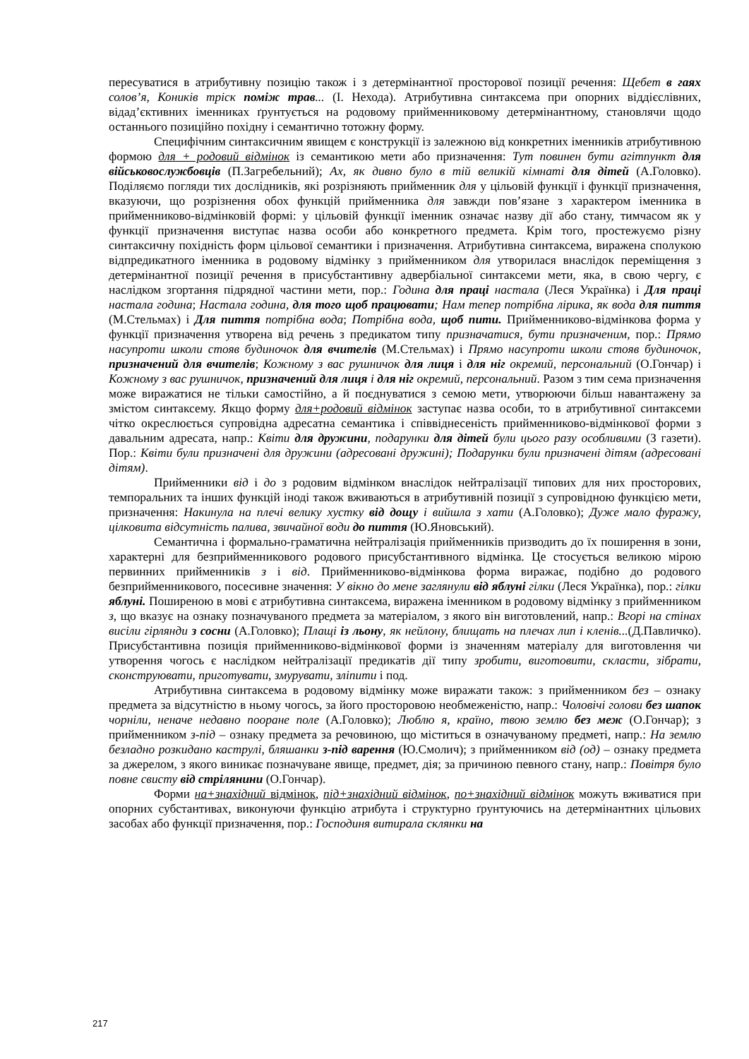пересуватися в атрибутивну позицію також і з детермінантної просторової позиції речення: Щебет в гаях солов’я, Коників тріск поміж трав... (І. Нехода). Атрибутивна синтаксема при опорних віддієслівних, відад’єктивних іменниках ґрунтується на родовому прийменниковому детермінантному, становлячи щодо останнього позиційно похідну і семантично тотожну форму.
Специфічним синтаксичним явищем є конструкції із залежною від конкретних іменників атрибутивною формою для + родовий відмінок із семантикою мети або призначення: Тут повинен бути агітпункт для військовослужбовців (П.Загребельний); Ах, як дивно було в тій великій кімнаті для дітей (А.Головко). Поділяємо погляди тих дослідників, які розрізняють прийменник для у цільовій функції і функції призначення, вказуючи, що розрізнення обох функцій прийменника для завжди пов’язане з характером іменника в прийменниково-відмінковій формі: у цільовій функції іменник означає назву дії або стану, тимчасом як у функції призначення виступає назва особи або конкретного предмета. Крім того, простежуємо різну синтаксичну похідність форм цільової семантики і призначення. Атрибутивна синтаксема, виражена сполукою відпредикатного іменника в родовому відмінку з прийменником для утворилася внаслідок переміщення з детермінантної позиції речення в присубстантивну адвербіальної синтаксеми мети, яка, в свою чергу, є наслідком згортання підрядної частини мети, пор.: Година для праці настала (Леся Українка) і Для праці настала година; Настала година, для того щоб працювати; Нам тепер потрібна лірика, як вода для пиття (М.Стельмах) і Для пиття потрібна вода; Потрібна вода, щоб пити. Прийменниково-відмінкова форма у функції призначення утворена від речень з предикатом типу призначатися, бути призначеним, пор.: Прямо насупроти школи стояв будиночок для вчителів (М.Стельмах) і Прямо насупроти школи стояв будиночок, призначений для вчителів; Кожному з вас рушничок для лиця і для ніг окремий, персональний (О.Гончар) і Кожному з вас рушничок, призначений для лиця і для ніг окремий, персональний. Разом з тим сема призначення може виражатися не тільки самостійно, а й поєднуватися з семою мети, утворюючи більш навантажену за змістом синтаксему. Якщо форму для+родовий відмінок заступає назва особи, то в атрибутивної синтаксеми чітко окреслюється супровідна адресатна семантика і співвіднесеність прийменниково-відмінкової форми з давальним адресата, напр.: Квіти для дружини, подарунки для дітей були цього разу особливими (З газети). Пор.: Квіти були призначені для дружини (адресовані дружині); Подарунки були призначені дітям (адресовані дітям).
Прийменники від і до з родовим відмінком внаслідок нейтралізації типових для них просторових, темпоральних та інших функцій іноді також вживаються в атрибутивній позиції з супровідною функцією мети, призначення: Накинула на плечі велику хустку від дощу і вийшла з хати (А.Головко); Дуже мало фуражу, цілковита відсутність палива, звичайної води до пиття (Ю.Яновський).
Семантична і формально-граматична нейтралізація прийменників призводить до їх поширення в зони, характерні для безприйменникового родового присубстантивного відмінка. Це стосується великою мірою первинних прийменників з і від. Прийменниково-відмінкова форма виражає, подібно до родового безприйменникового, посесивне значення: У вікно до мене заглянули від яблуні гілки (Леся Українка), пор.: гілки яблуні. Поширеною в мові є атрибутивна синтаксема, виражена іменником в родовому відмінку з прийменником з, що вказує на ознаку позначуваного предмета за матеріалом, з якого він виготовлений, напр.: Вгорі на стінах висіли гірлянди з сосни (А.Головко); Плащі із льону, як нейлону, блищать на плечах лип і кленів...(Д.Павличко). Присубстантивна позиція прийменниково-відмінкової форми із значенням матеріалу для виготовлення чи утворення чогось є наслідком нейтралізації предикатів дії типу зробити, виготовити, скласти, зібрати, сконструювати, приготувати, змурувати, зліпити і под.
Атрибутивна синтаксема в родовому відмінку може виражати також: з прийменником без – ознаку предмета за відсутністю в ньому чогось, за його просторовою необмеженістю, напр.: Чоловічі голови без шапок чорніли, неначе недавно пооране поле (А.Головко); Люблю я, країно, твою землю без меж (О.Гончар); з прийменником з-під – ознаку предмета за речовиною, що міститься в означуваному предметі, напр.: На землю безладно розкидано каструлі, бляшанки з-під варення (Ю.Смолич); з прийменником від (од) – ознаку предмета за джерелом, з якого виникає позначуване явище, предмет, дія; за причиною певного стану, напр.: Повітря було повне свисту від стрілянини (О.Гончар).
Форми на+знахідний відмінок, під+знахідний відмінок, по+знахідний відмінок можуть вживатися при опорних субстантивах, виконуючи функцію атрибута і структурно ґрунтуючись на детермінантних цільових засобах або функції призначення, пор.: Господиня витирала склянки на
217